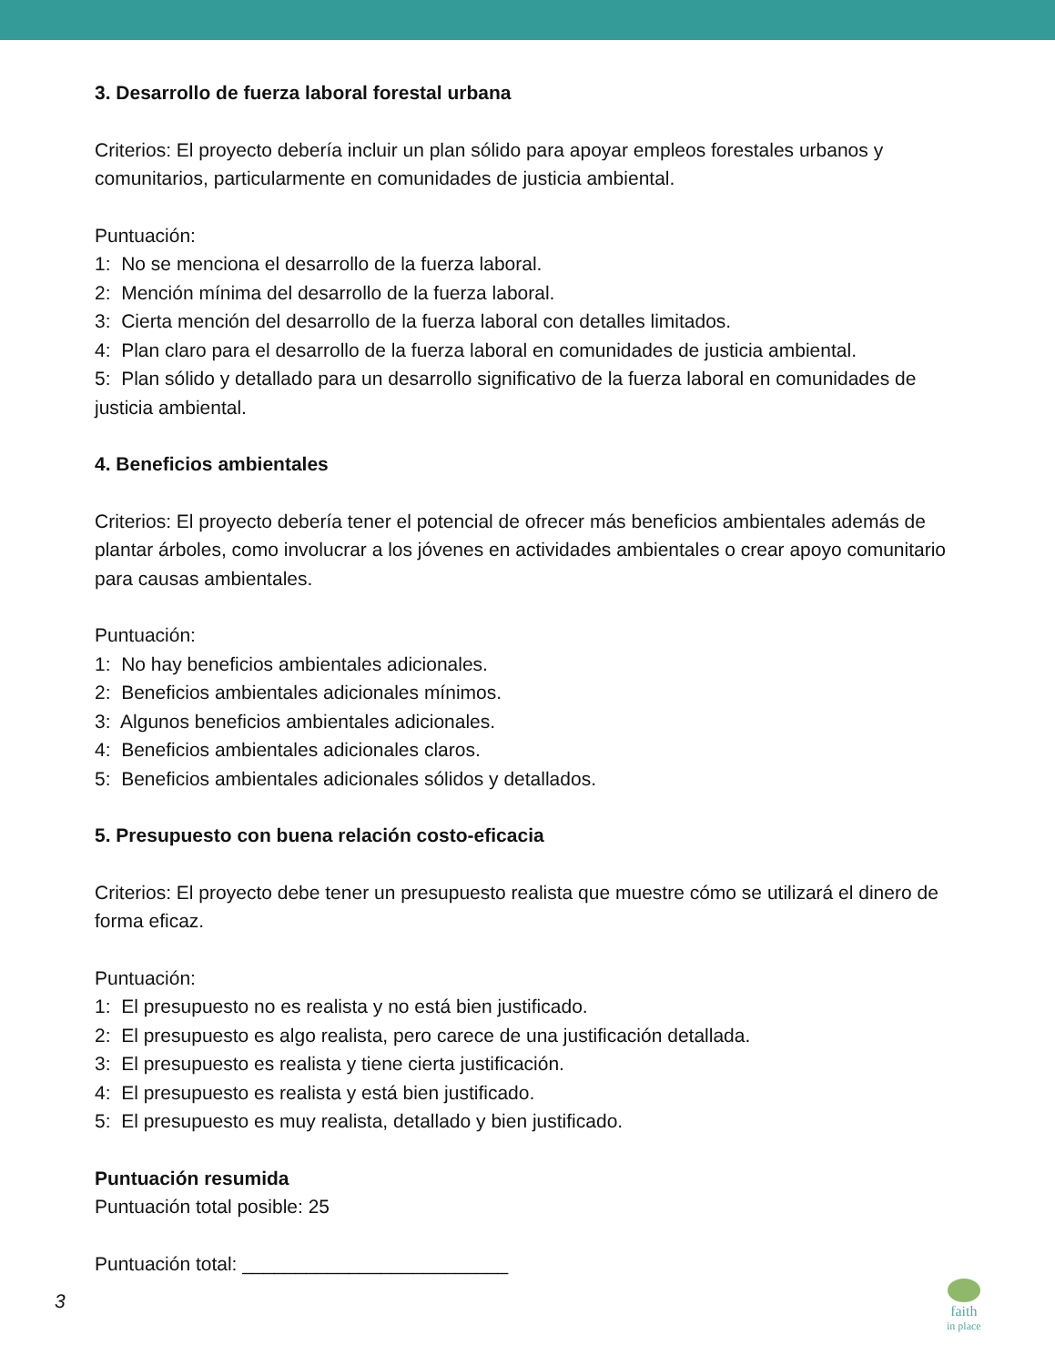3. Desarrollo de fuerza laboral forestal urbana
Criterios: El proyecto debería incluir un plan sólido para apoyar empleos forestales urbanos y comunitarios, particularmente en comunidades de justicia ambiental.
Puntuación:
1: No se menciona el desarrollo de la fuerza laboral.
2: Mención mínima del desarrollo de la fuerza laboral.
3: Cierta mención del desarrollo de la fuerza laboral con detalles limitados.
4: Plan claro para el desarrollo de la fuerza laboral en comunidades de justicia ambiental.
5: Plan sólido y detallado para un desarrollo significativo de la fuerza laboral en comunidades de justicia ambiental.
4. Beneficios ambientales
Criterios: El proyecto debería tener el potencial de ofrecer más beneficios ambientales además de plantar árboles, como involucrar a los jóvenes en actividades ambientales o crear apoyo comunitario para causas ambientales.
Puntuación:
1: No hay beneficios ambientales adicionales.
2: Beneficios ambientales adicionales mínimos.
3: Algunos beneficios ambientales adicionales.
4: Beneficios ambientales adicionales claros.
5: Beneficios ambientales adicionales sólidos y detallados.
5. Presupuesto con buena relación costo-eficacia
Criterios: El proyecto debe tener un presupuesto realista que muestre cómo se utilizará el dinero de forma eficaz.
Puntuación:
1: El presupuesto no es realista y no está bien justificado.
2: El presupuesto es algo realista, pero carece de una justificación detallada.
3: El presupuesto es realista y tiene cierta justificación.
4: El presupuesto es realista y está bien justificado.
5: El presupuesto es muy realista, detallado y bien justificado.
Puntuación resumida
Puntuación total posible: 25
Puntuación total: _________________________
3
faith
in place